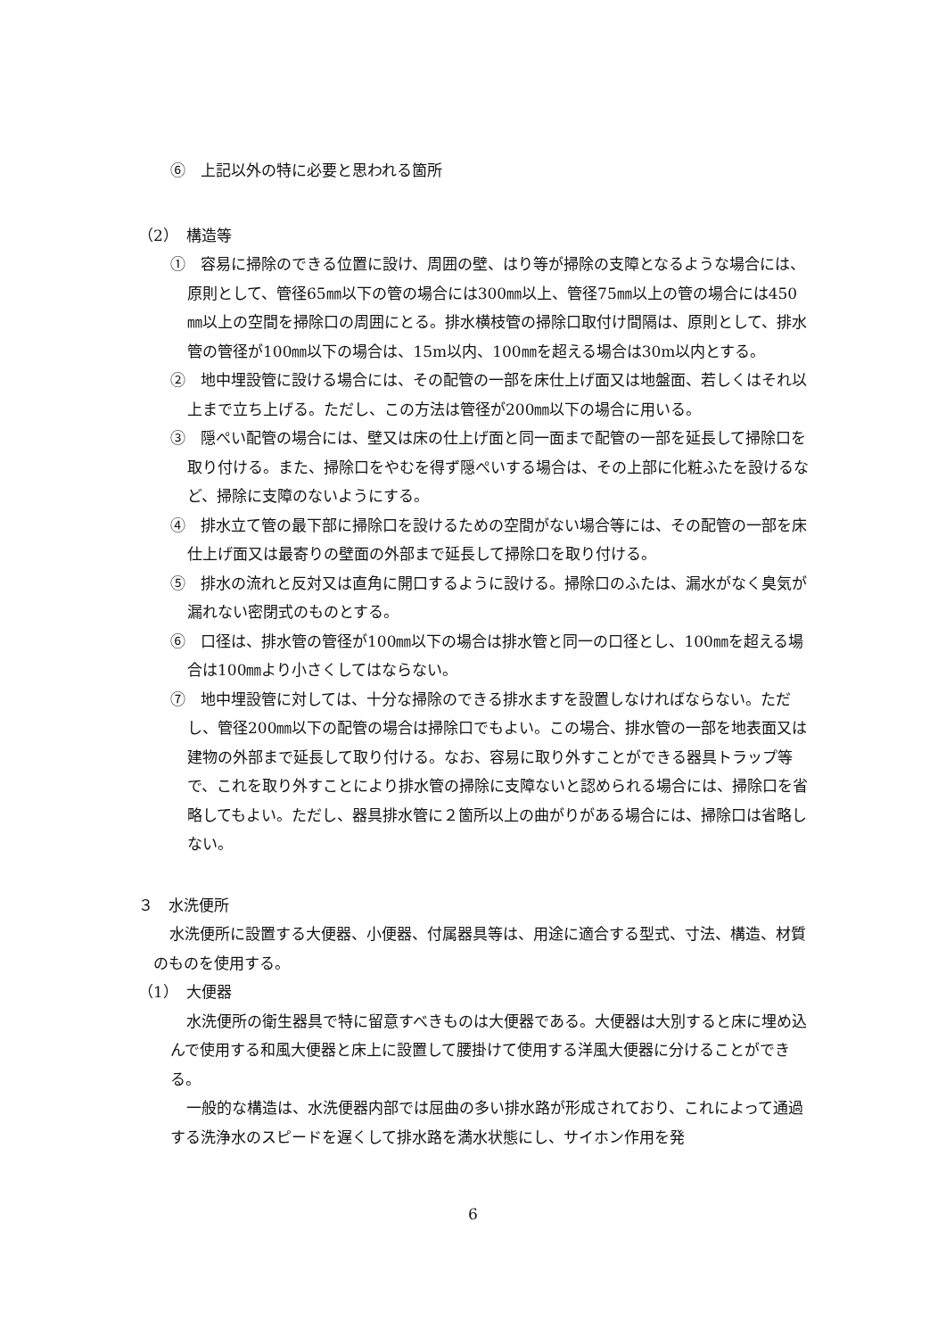⑥　上記以外の特に必要と思われる箇所
（2）　構造等
①　容易に掃除のできる位置に設け、周囲の壁、はり等が掃除の支障となるような場合には、原則として、管径65㎜以下の管の場合には300㎜以上、管径75㎜以上の管の場合には450㎜以上の空間を掃除口の周囲にとる。排水横枝管の掃除口取付け間隔は、原則として、排水管の管径が100㎜以下の場合は、15m以内、100㎜を超える場合は30m以内とする。
②　地中埋設管に設ける場合には、その配管の一部を床仕上げ面又は地盤面、若しくはそれ以上まで立ち上げる。ただし、この方法は管径が200㎜以下の場合に用いる。
③　隠ぺい配管の場合には、壁又は床の仕上げ面と同一面まで配管の一部を延長して掃除口を取り付ける。また、掃除口をやむを得ず隠ぺいする場合は、その上部に化粧ふたを設けるなど、掃除に支障のないようにする。
④　排水立て管の最下部に掃除口を設けるための空間がない場合等には、その配管の一部を床仕上げ面又は最寄りの壁面の外部まで延長して掃除口を取り付ける。
⑤　排水の流れと反対又は直角に開口するように設ける。掃除口のふたは、漏水がなく臭気が漏れない密閉式のものとする。
⑥　口径は、排水管の管径が100㎜以下の場合は排水管と同一の口径とし、100㎜を超える場合は100㎜より小さくしてはならない。
⑦　地中埋設管に対しては、十分な掃除のできる排水ますを設置しなければならない。ただし、管径200㎜以下の配管の場合は掃除口でもよい。この場合、排水管の一部を地表面又は建物の外部まで延長して取り付ける。なお、容易に取り外すことができる器具トラップ等で、これを取り外すことにより排水管の掃除に支障ないと認められる場合には、掃除口を省略してもよい。ただし、器具排水管に２箇所以上の曲がりがある場合には、掃除口は省略しない。
３　水洗便所
水洗便所に設置する大便器、小便器、付属器具等は、用途に適合する型式、寸法、構造、材質のものを使用する。
（1）　大便器
水洗便所の衛生器具で特に留意すべきものは大便器である。大便器は大別すると床に埋め込んで使用する和風大便器と床上に設置して腰掛けて使用する洋風大便器に分けることができる。
一般的な構造は、水洗便器内部では屈曲の多い排水路が形成されており、これによって通過する洗浄水のスピードを遅くして排水路を満水状態にし、サイホン作用を発
6